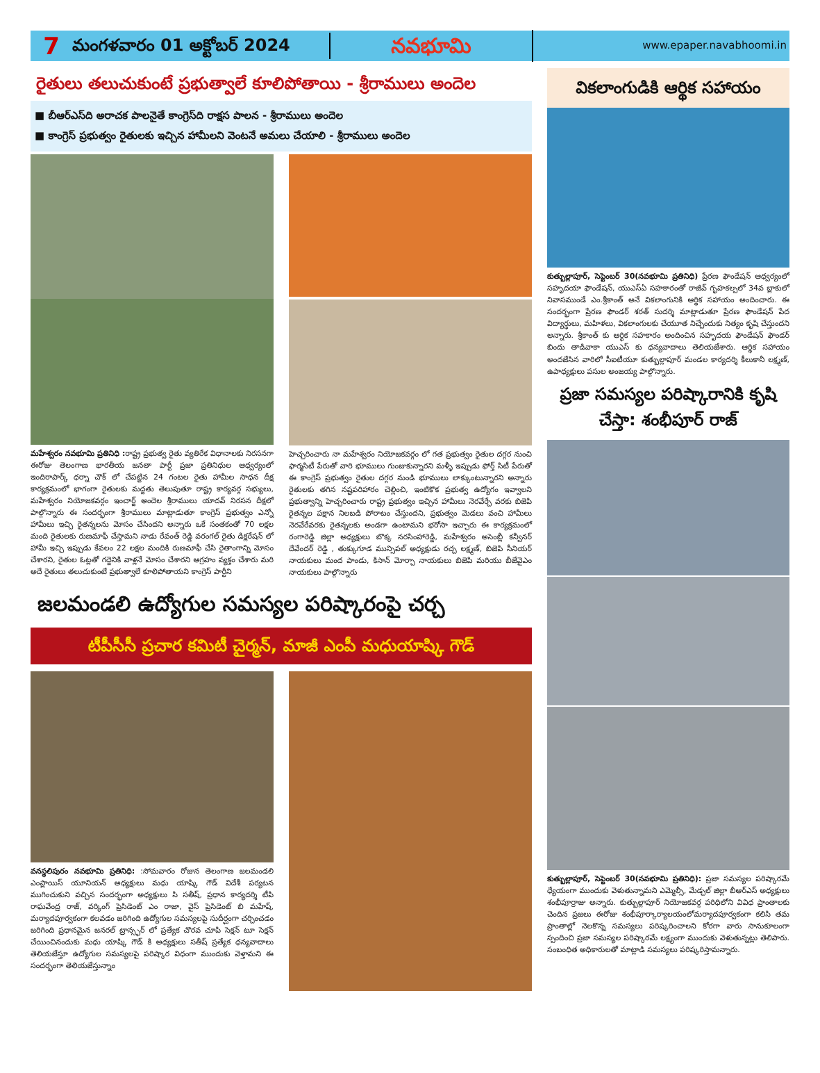7
మంగళవారం 01 అక్టోబర్ 2024
నవభూమి
www.epaper.navabhoomi.in
రైతులు తలుచుకుంటే ప్రభుత్వాలే కూలిపోతాయి - శ్రీరాములు అందెల
■ బీఆర్ఎస్‌ది అరాచక పాలనైతే కాంగ్రెస్‌ది రాక్షస పాలన - శ్రీరాములు అందెల
■ కాంగ్రెస్ ప్రభుత్వం రైతులకు ఇచ్చిన హామీలని వెంటనే అమలు చేయాలి - శ్రీరాములు అందెల
మహేశ్వరం నవభూమి ప్రతినిధి : రాష్ట్ర ప్రభుత్వ రైతు వ్యతిరేక విధానాలకు నిరసనగా ఈరోజు తెలంగాణ భారతీయ జనతా పార్టీ ప్రజా ప్రతినిధుల ఆధ్వర్యంలో ఇందిరాపార్క్ ధర్నా చౌక్ లో చేపట్టిన 24 గంటల రైతు హామీల సాధన దీక్ష కార్యక్రమంలో భాగంగా రైతులకు మద్దతు తెలుపుతూ రాష్ట్ర కార్యవర్గ సభ్యులు, మహేశ్వరం నియోజకవర్గం ఇంచార్జ్ అందెల శ్రీరాములు యాదవ్ నిరసన దీక్షలో పాల్గొన్నారు ఈ సందర్భంగా శ్రీరాములు మాట్లాడుతూ కాంగ్రెస్ ప్రభుత్వం ఎన్నో హామీలు ఇచ్చి రైతన్నలను మోసం చేసిందని అన్నారు ఒకే సంతకంతో 70 లక్షల మంది రైతులకు రుణమాఫీ చేస్తామని నాడు రేవంత్ రెడ్డి వరంగల్ రైతు డిక్లరేషన్ లో హామీ ఇచ్చి ఇప్పుడు కేవలం 22 లక్షల మందికి రుణమాఫీ చేసి రైతాంగాన్ని మోసం చేశారని, రైతుల ఓట్లతో గద్దెనికి వాళ్లనే మోసం చేశారని ఆగ్రహం వ్యక్తం చేశారు మరి అదే రైతులు తలుచుకుంటే ప్రభుత్వాలే కూలిపోతాయని కాంగ్రెస్ పార్టీని
హెచ్చరించారు నా మహేశ్వరం నియోజకవర్గం లో గత ప్రభుత్వం రైతుల దగ్గర నుంచి ఫార్మసిటీ పేరుతో వారి భూములు గుంజుకున్నారని మళ్ళీ ఇప్పుడు ఫోర్త్ సిటీ పేరుతో ఈ కాంగ్రెస్ ప్రభుత్వం రైతుల దగ్గర నుండి భూములు లాక్కుంటున్నారని అన్నారు రైతులకు తగిన నష్టపరిహారం చెల్లించి, ఇంటికొక ప్రభుత్వ ఉద్యోగం ఇవ్వాలని ప్రభుత్వాన్ని హెచ్చరించారు రాష్ట్ర ప్రభుత్వం ఇచ్చిన హామీలు నెరవేర్చే వరకు బిజెపి రైతన్నల పక్షాన నిలబడి పోరాటం చేస్తుందని, ప్రభుత్వం మెడలు వంచి హామీలు నెరవేరేవరకు రైతన్నలకు అండగా ఉంటామని భరోసా ఇచ్చారు ఈ కార్యక్రమంలో రంగారెడ్డి జిల్లా అధ్యక్షులు బొక్క నరసింహారెడ్డి, మహేశ్వరం అసెంబ్లీ కన్వీనర్ దేవేందర్ రెడ్డి , తుక్కుగూడ మున్సిపల్ అధ్యక్షుడు రచ్చ లక్ష్మణ్, బిజెపి సీనియర్ నాయకులు మంద పాండు, కిసాన్ మోర్చా నాయకులు బిజెపి మరియు బీజేవైఎం నాయకులు పాల్గొన్నారు
జలమండలి ఉద్యోగుల సమస్యల పరిష్కారంపై చర్చ
టీపీసీసీ ప్రచార కమిటీ చైర్మన్, మాజీ ఎంపీ మధుయాష్కి గౌడ్
వనస్థలిపురం నవభూమి ప్రతినిధి: :సోమవారం రోజున తెలంగాణ జలమండలి ఎంప్లాయిస్ యూనియన్ అధ్యక్షులు మధు యాష్కి గౌడ్ విదేశీ పర్యటన ముగించుకుని వచ్చిన సందర్భంగా అధ్యక్షులు సి సతీష్, ప్రధాన కార్యదర్శి టీపి రాఘవేంద్ర రాజ్, వర్కింగ్ ప్రెసిడెంట్ ఎం రాజా, వైస్ ప్రెసిడెంట్ బి మహేష్, మర్యాదపూర్వకంగా కలవడం జరిగింది ఉద్యోగుల సమస్యలపై సుదీర్ఘంగా చర్చించడం జరిగింది ప్రధానమైన జనరల్ ట్రాన్స్ఫర్ లో ప్రత్యేక చొరవ చూపి సెక్షన్ టూ సెక్షన్ చేయించినందుకు మధు యాష్కి గౌడ్ కి అధ్యక్షులు సతీష్ ప్రత్యేక ధన్యవాదాలు తెలియజేస్తూ ఉద్యోగుల సమస్యలపై పరిష్కార విధంగా ముందుకు వెళ్తామని ఈ సందర్భంగా తెలియజేస్తున్నాం
వికలాంగుడికి ఆర్థిక సహాయం
కుత్బుల్లాపూర్, సెప్టెంబర్ 30(నవభూమి ప్రతినిధి) ప్రేరణ ఫౌండేషన్ ఆధ్వర్యంలో సహృదయా ఫౌండేషన్, యుఎస్ఏ సహకారంతో రాజీవ్ గృహకల్పలో 34వ బ్లాకులో నివాసముండే ఎం.శ్రీకాంత్ అనే వికలాంగునికి ఆర్థిక సహాయం అందించారు. ఈ సందర్భంగా ప్రేరణ ఫౌండర్ శరత్ సుదర్శి మాట్లాడుతూ ప్రేరణ ఫౌండేషన్ పేద విద్యార్థులు, మహిళలు, వికలాంగులకు చేయూత నిచ్చేందుకు నిత్యం కృషి చేస్తుందని అన్నారు. శ్రీకాంత్ కు ఆర్థిక సహకారం అందించిన సహృదయ ఫౌండేషన్ ఫౌండర్ బిందు తాడివాకా యుఎస్ కు ధన్యవాదాలు తెలియజేశారు. ఆర్థిక సహాయం అందజేసిన వారిలో సీఐటీయూ కుత్బుల్లాపూర్ మండల కార్యదర్శి కీలుకానీ లక్ష్మణ్, ఉపాధ్యక్షులు పసుల అంజయ్య పాల్గొన్నారు.
ప్రజా సమస్యల పరిష్కారానికి కృషి చేస్తా: శంభీపూర్ రాజ్
కుత్బుల్లాపూర్, సెప్టెంబర్ 30(నవభూమి ప్రతినిధి): ప్రజా సమస్యల పరిష్కారమే ధ్యేయంగా ముందుకు వెళుతున్నామని ఎమ్మెల్సీ, మేడ్చల్ జిల్లా బీఆర్ఎస్ అధ్యక్షులు శంభీపూర్రాజు అన్నారు. కుత్బుల్లాపూర్ నియోజకవర్గ పరిధిలోని వివిధ ప్రాంతాలకు చెందిన ప్రజలు ఈరోజు శంభీపూర్కార్యాలయంలోమర్యాదపూర్వకంగా కలిసి తమ ప్రాంతాల్లో నెలకొన్న సమస్యలు పరిష్కరించాలని కోరగా వారు సానుకూలంగా స్పందించి ప్రజా సమస్యల పరిష్కారమే లక్ష్యంగా ముందుకు వెళుతున్నట్లు తెలిపారు. సంబంధిత అధికారులతో మాట్లాడి సమస్యలు పరిష్కరిస్తామన్నారు.